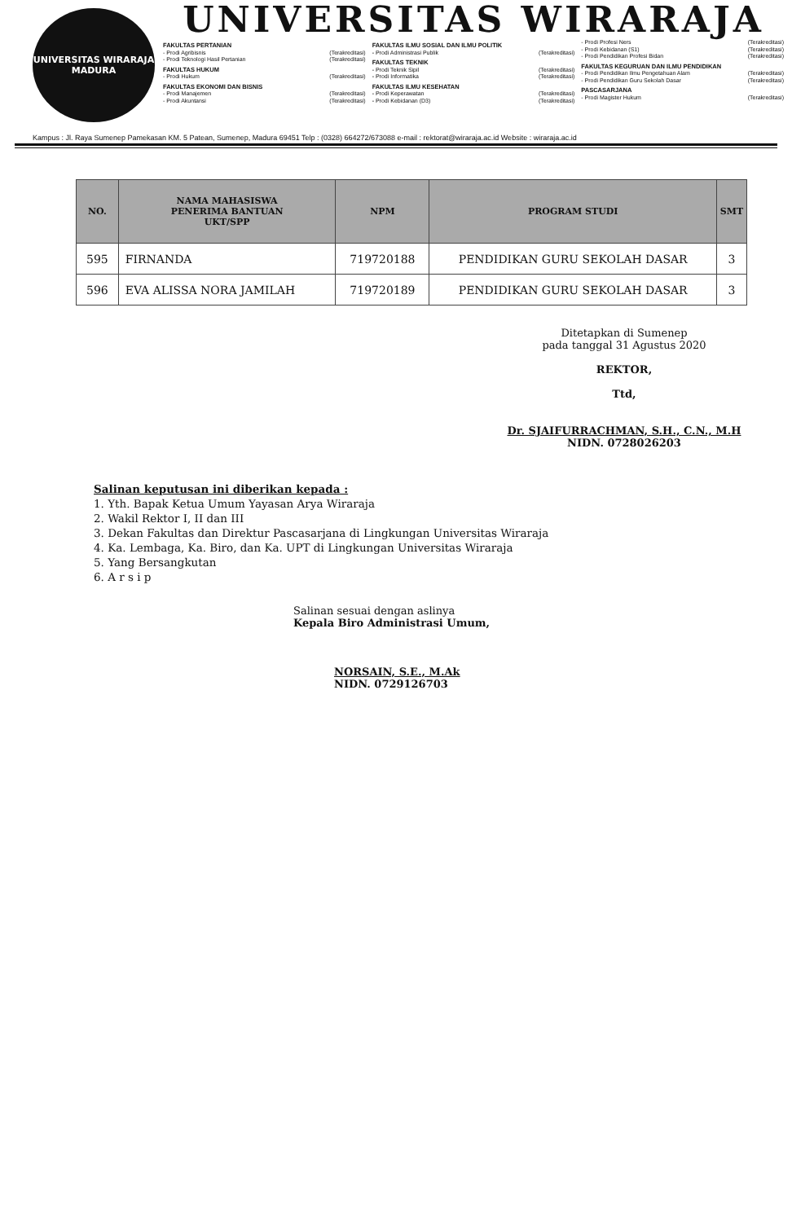UNIVERSITAS WIRARAJA
MADURA
UNIVERSITAS WIRARAJA
FAKULTAS PERTANIAN
- Prodi Agribisnis (Terakreditasi)
- Prodi Teknologi Hasil Pertanian (Terakreditasi)
FAKULTAS HUKUM
- Prodi Hukum (Terakreditasi)
FAKULTAS EKONOMI DAN BISNIS
- Prodi Manajemen (Terakreditasi)
- Prodi Akuntansi (Terakreditasi)
FAKULTAS ILMU SOSIAL DAN ILMU POLITIK
- Prodi Administrasi Publik (Terakreditasi)
FAKULTAS TEKNIK
- Prodi Teknik Sipil (Terakreditasi)
- Prodi Informatika (Terakreditasi)
FAKULTAS ILMU KESEHATAN
- Prodi Keperawatan (Terakreditasi)
- Prodi Kebidanan (D3) (Terakreditasi)
- Prodi Profesi Ners (Terakreditasi)
- Prodi Kebidanan (S1) (Terakreditasi)
- Prodi Pendidikan Profesi Bidan (Terakreditasi)
FAKULTAS KEGURUAN DAN ILMU PENDIDIKAN
- Prodi Pendidikan Ilmu Pengetahuan Alam (Terakreditasi)
- Prodi Pendidikan Guru Sekolah Dasar (Terakreditasi)
PASCASARJANA
- Prodi Magister Hukum (Terakreditasi)
Kampus : Jl. Raya Sumenep Pamekasan KM. 5 Patean, Sumenep, Madura 69451 Telp : (0328) 664272/673088 e-mail : rektorat@wiraraja.ac.id Website : wiraraja.ac.id
| NO. | NAMA MAHASISWA PENERIMA BANTUAN UKT/SPP | NPM | PROGRAM STUDI | SMT |
| --- | --- | --- | --- | --- |
| 595 | FIRNANDA | 719720188 | PENDIDIKAN GURU SEKOLAH DASAR | 3 |
| 596 | EVA ALISSA NORA JAMILAH | 719720189 | PENDIDIKAN GURU SEKOLAH DASAR | 3 |
Ditetapkan di Sumenep
pada tanggal 31 Agustus 2020
REKTOR,
Ttd,
Dr. SJAIFURRACHMAN, S.H., C.N., M.H
NIDN. 0728026203
Salinan keputusan ini diberikan kepada :
1. Yth. Bapak Ketua Umum Yayasan Arya Wiraraja
2. Wakil Rektor I, II dan III
3. Dekan Fakultas dan Direktur Pascasarjana di Lingkungan Universitas Wiraraja
4. Ka. Lembaga, Ka. Biro, dan Ka. UPT di Lingkungan Universitas Wiraraja
5. Yang Bersangkutan
6. A r s i p
Salinan sesuai dengan aslinya
Kepala Biro Administrasi Umum,
NORSAIN, S.E., M.Ak
NIDN. 0729126703